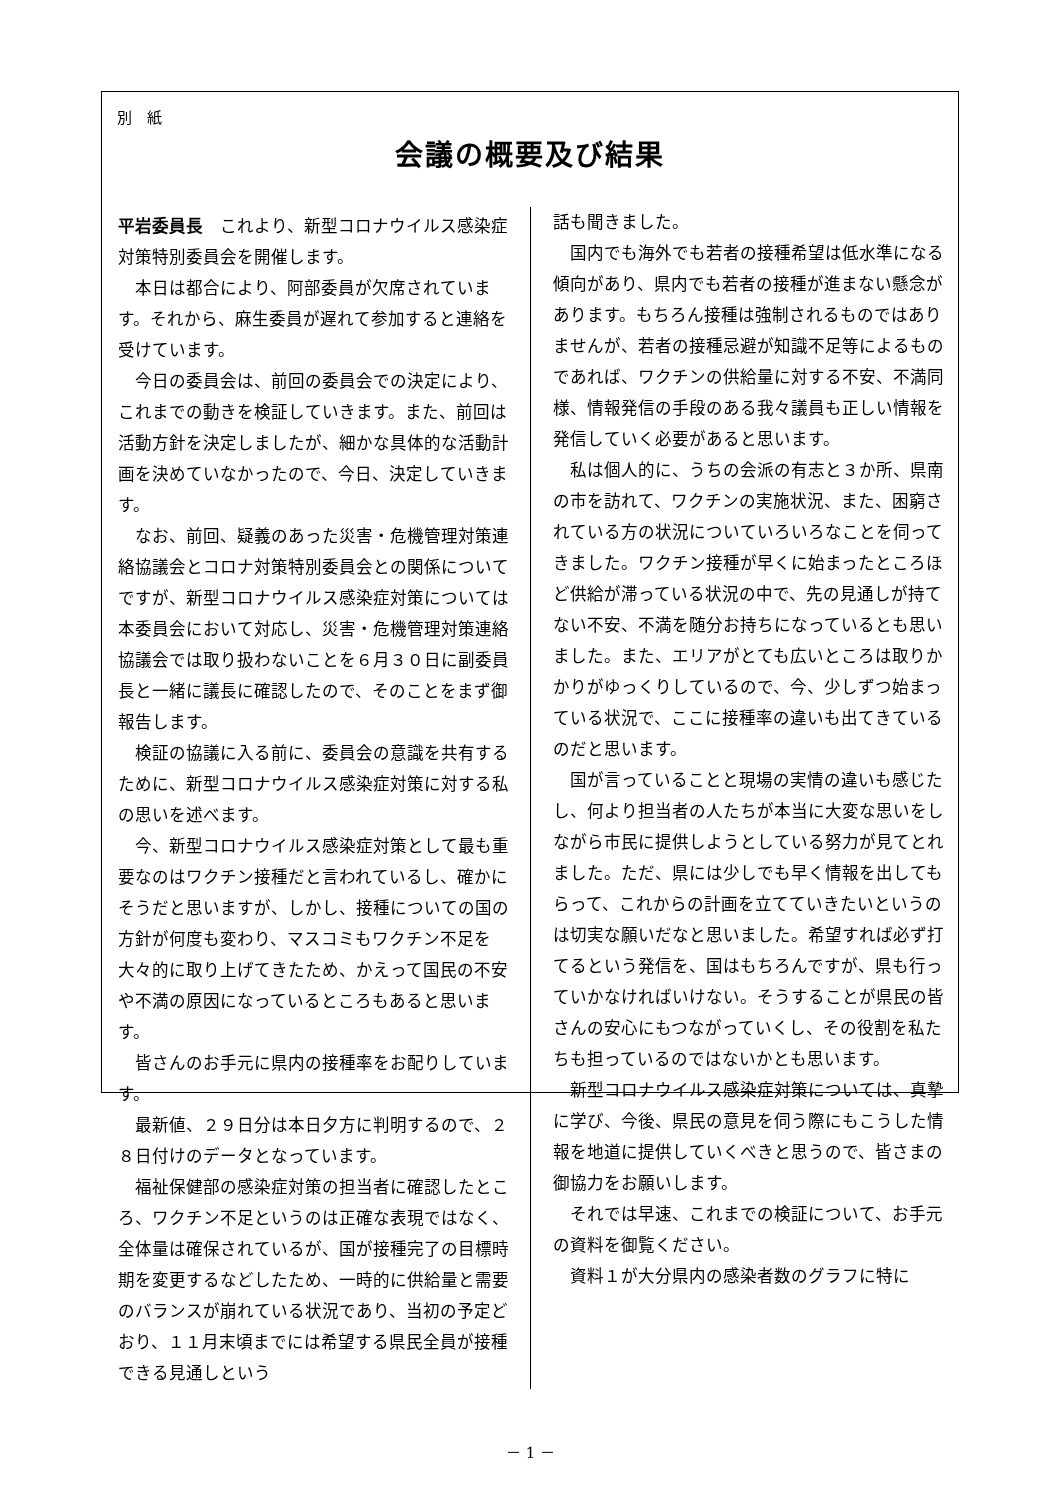別　紙
会議の概要及び結果
平岩委員長　これより、新型コロナウイルス感染症対策特別委員会を開催します。
本日は都合により、阿部委員が欠席されています。それから、麻生委員が遅れて参加すると連絡を受けています。
今日の委員会は、前回の委員会での決定により、これまでの動きを検証していきます。また、前回は活動方針を決定しましたが、細かな具体的な活動計画を決めていなかったので、今日、決定していきます。
なお、前回、疑義のあった災害・危機管理対策連絡協議会とコロナ対策特別委員会との関係についてですが、新型コロナウイルス感染症対策については本委員会において対応し、災害・危機管理対策連絡協議会では取り扱わないことを６月３０日に副委員長と一緒に議長に確認したので、そのことをまず御報告します。
検証の協議に入る前に、委員会の意識を共有するために、新型コロナウイルス感染症対策に対する私の思いを述べます。
今、新型コロナウイルス感染症対策として最も重要なのはワクチン接種だと言われているし、確かにそうだと思いますが、しかし、接種についての国の方針が何度も変わり、マスコミもワクチン不足を大々的に取り上げてきたため、かえって国民の不安や不満の原因になっているところもあると思います。
皆さんのお手元に県内の接種率をお配りしています。
最新値、２９日分は本日夕方に判明するので、２８日付けのデータとなっています。
福祉保健部の感染症対策の担当者に確認したところ、ワクチン不足というのは正確な表現ではなく、全体量は確保されているが、国が接種完了の目標時期を変更するなどしたため、一時的に供給量と需要のバランスが崩れている状況であり、当初の予定どおり、１１月末頃までには希望する県民全員が接種できる見通しという
話も聞きました。
国内でも海外でも若者の接種希望は低水準になる傾向があり、県内でも若者の接種が進まない懸念があります。もちろん接種は強制されるものではありませんが、若者の接種忌避が知識不足等によるものであれば、ワクチンの供給量に対する不安、不満同様、情報発信の手段のある我々議員も正しい情報を発信していく必要があると思います。
私は個人的に、うちの会派の有志と３か所、県南の市を訪れて、ワクチンの実施状況、また、困窮されている方の状況についていろいろなことを伺ってきました。ワクチン接種が早くに始まったところほど供給が滞っている状況の中で、先の見通しが持てない不安、不満を随分お持ちになっているとも思いました。また、エリアがとても広いところは取りかかりがゆっくりしているので、今、少しずつ始まっている状況で、ここに接種率の違いも出てきているのだと思います。
国が言っていることと現場の実情の違いも感じたし、何より担当者の人たちが本当に大変な思いをしながら市民に提供しようとしている努力が見てとれました。ただ、県には少しでも早く情報を出してもらって、これからの計画を立てていきたいというのは切実な願いだなと思いました。希望すれば必ず打てるという発信を、国はもちろんですが、県も行っていかなければいけない。そうすることが県民の皆さんの安心にもつながっていくし、その役割を私たちも担っているのではないかとも思います。
新型コロナウイルス感染症対策については、真摯に学び、今後、県民の意見を伺う際にもこうした情報を地道に提供していくべきと思うので、皆さまの御協力をお願いします。
それでは早速、これまでの検証について、お手元の資料を御覧ください。
資料１が大分県内の感染者数のグラフに特に
－ 1 －